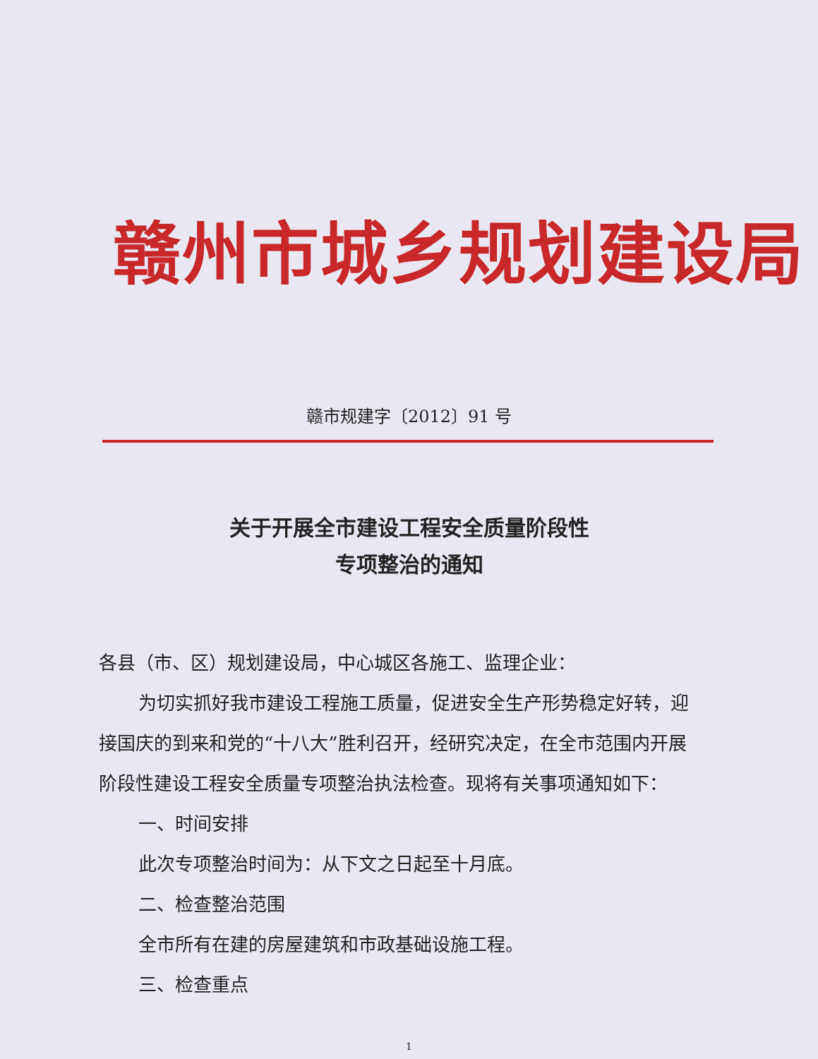赣州市城乡规划建设局
赣市规建字〔2012〕91 号
关于开展全市建设工程安全质量阶段性
专项整治的通知
各县（市、区）规划建设局，中心城区各施工、监理企业：
为切实抓好我市建设工程施工质量，促进安全生产形势稳定好转，迎接国庆的到来和党的“十八大”胜利召开，经研究决定，在全市范围内开展阶段性建设工程安全质量专项整治执法检查。现将有关事项通知如下：
一、时间安排
此次专项整治时间为：从下文之日起至十月底。
二、检查整治范围
全市所有在建的房屋建筑和市政基础设施工程。
三、检查重点
1